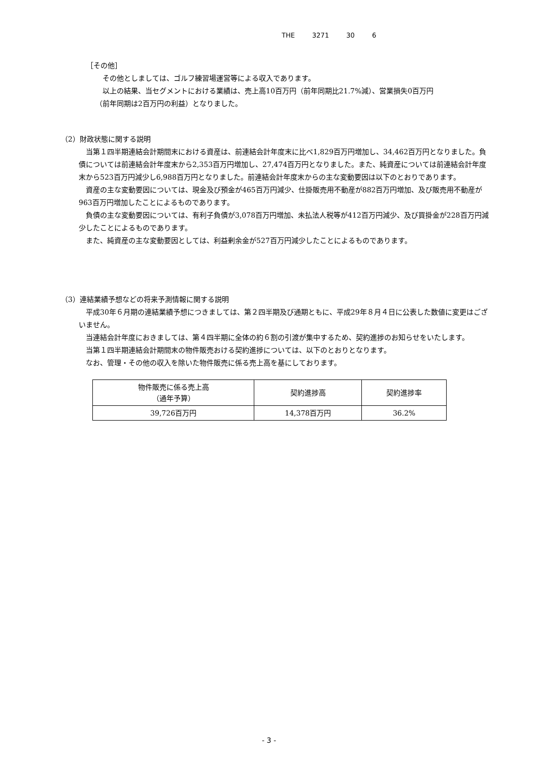THE 3271 30 6
［その他］
その他としましては、ゴルフ練習場運営等による収入であります。
以上の結果、当セグメントにおける業績は、売上高10百万円（前年同期比21.7%減）、営業損失0百万円
（前年同期は2百万円の利益）となりました。
（2）財政状態に関する説明
　当第１四半期連結会計期間末における資産は、前連結会計年度末に比べ1,829百万円増加し、34,462百万円となりました。負債については前連結会計年度末から2,353百万円増加し、27,474百万円となりました。また、純資産については前連結会計年度末から523百万円減少し6,988百万円となりました。前連結会計年度末からの主な変動要因は以下のとおりであります。
　資産の主な変動要因については、現金及び預金が465百万円減少、仕掛販売用不動産が882百万円増加、及び販売用不動産が963百万円増加したことによるものであります。
　負債の主な変動要因については、有利子負債が3,078百万円増加、未払法人税等が412百万円減少、及び買掛金が228百万円減少したことによるものであります。
　また、純資産の主な変動要因としては、利益剰余金が527百万円減少したことによるものであります。
（3）連結業績予想などの将来予測情報に関する説明
　平成30年６月期の連結業績予想につきましては、第２四半期及び通期ともに、平成29年８月４日に公表した数値に変更はございません。
　当連結会計年度におきましては、第４四半期に全体の約６割の引渡が集中するため、契約進捗のお知らせをいたします。
　当第１四半期連結会計期間末の物件販売おける契約進捗については、以下のとおりとなります。
　なお、管理・その他の収入を除いた物件販売に係る売上高を基にしております。
| 物件販売に係る売上高 （通年予算） | 契約進捗高 | 契約進捗率 |
| --- | --- | --- |
| 39,726百万円 | 14,378百万円 | 36.2% |
- 3 -